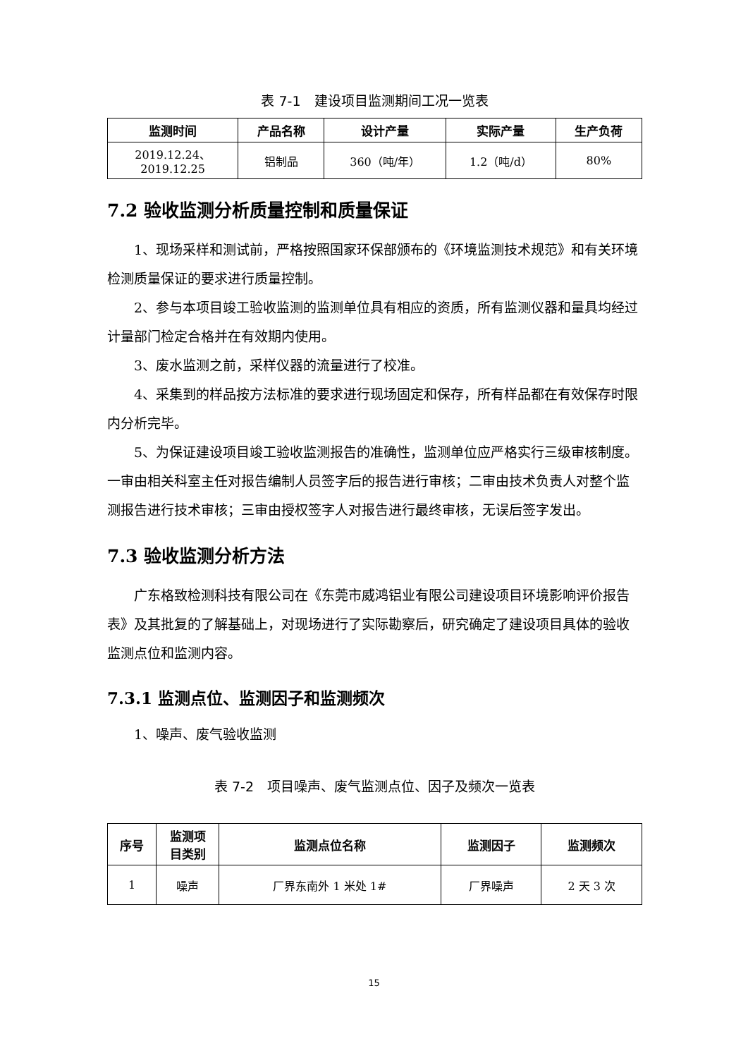表 7-1　建设项目监测期间工况一览表
| 监测时间 | 产品名称 | 设计产量 | 实际产量 | 生产负荷 |
| --- | --- | --- | --- | --- |
| 2019.12.24、 2019.12.25 | 铝制品 | 360（吨/年） | 1.2（吨/d） | 80% |
7.2 验收监测分析质量控制和质量保证
1、现场采样和测试前，严格按照国家环保部颁布的《环境监测技术规范》和有关环境检测质量保证的要求进行质量控制。
2、参与本项目竣工验收监测的监测单位具有相应的资质，所有监测仪器和量具均经过计量部门检定合格并在有效期内使用。
3、废水监测之前，采样仪器的流量进行了校准。
4、采集到的样品按方法标准的要求进行现场固定和保存，所有样品都在有效保存时限内分析完毕。
5、为保证建设项目竣工验收监测报告的准确性，监测单位应严格实行三级审核制度。一审由相关科室主任对报告编制人员签字后的报告进行审核；二审由技术负责人对整个监测报告进行技术审核；三审由授权签字人对报告进行最终审核，无误后签字发出。
7.3 验收监测分析方法
广东格致检测科技有限公司在《东莞市威鸿铝业有限公司建设项目环境影响评价报告表》及其批复的了解基础上，对现场进行了实际勘察后，研究确定了建设项目具体的验收监测点位和监测内容。
7.3.1 监测点位、监测因子和监测频次
1、噪声、废气验收监测
表 7-2　项目噪声、废气监测点位、因子及频次一览表
| 序号 | 监测项 目类别 | 监测点位名称 | 监测因子 | 监测频次 |
| --- | --- | --- | --- | --- |
| 1 | 噪声 | 厂界东南外 1 米处 1# | 厂界噪声 | 2 天 3 次 |
15